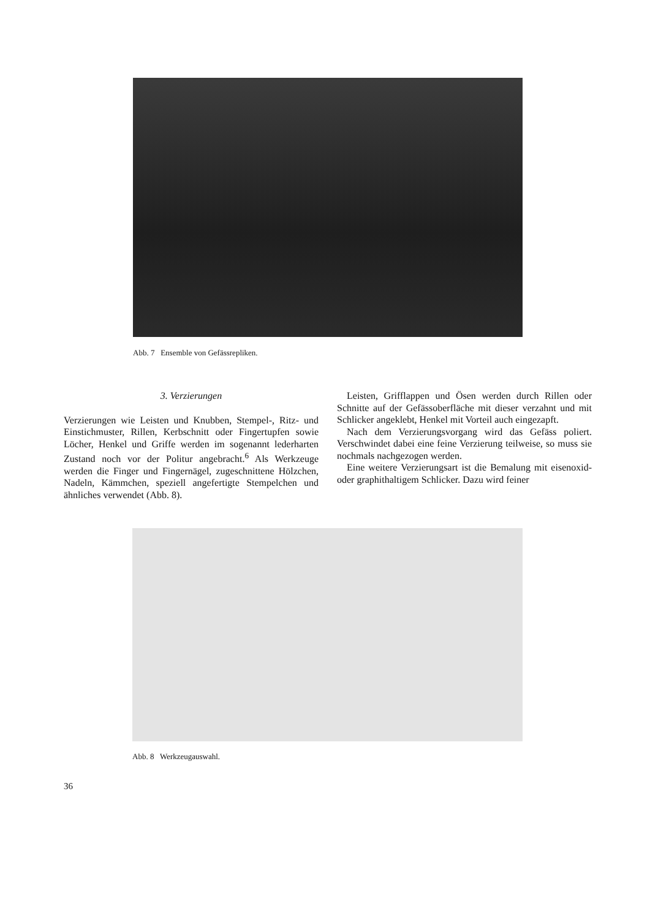Abb. 7 Ensemble von Gefässrepliken.
3. Verzierungen
Verzierungen wie Leisten und Knubben, Stempel-, Ritz- und Einstichmuster, Rillen, Kerbschnitt oder Fingertupfen sowie Löcher, Henkel und Griffe werden im sogenannt lederharten Zustand noch vor der Politur angebracht.<sup>6</sup> Als Werkzeuge werden die Finger und Fingernägel, zugeschnittene Hölzchen, Nadeln, Kämmchen, speziell angefertigte Stempelchen und ähnliches verwendet (Abb. 8).
Leisten, Grifflappen und Ösen werden durch Rillen oder Schnitte auf der Gefässoberfläche mit dieser verzahnt und mit Schlicker angeklebt, Henkel mit Vorteil auch eingezapft.
Nach dem Verzierungsvorgang wird das Gefäss poliert. Verschwindet dabei eine feine Verzierung teilweise, so muss sie nochmals nachgezogen werden.
Eine weitere Verzierungsart ist die Bemalung mit eisenoxid- oder graphithaltigem Schlicker. Dazu wird feiner
Abb. 8 Werkzeugauswahl.
36